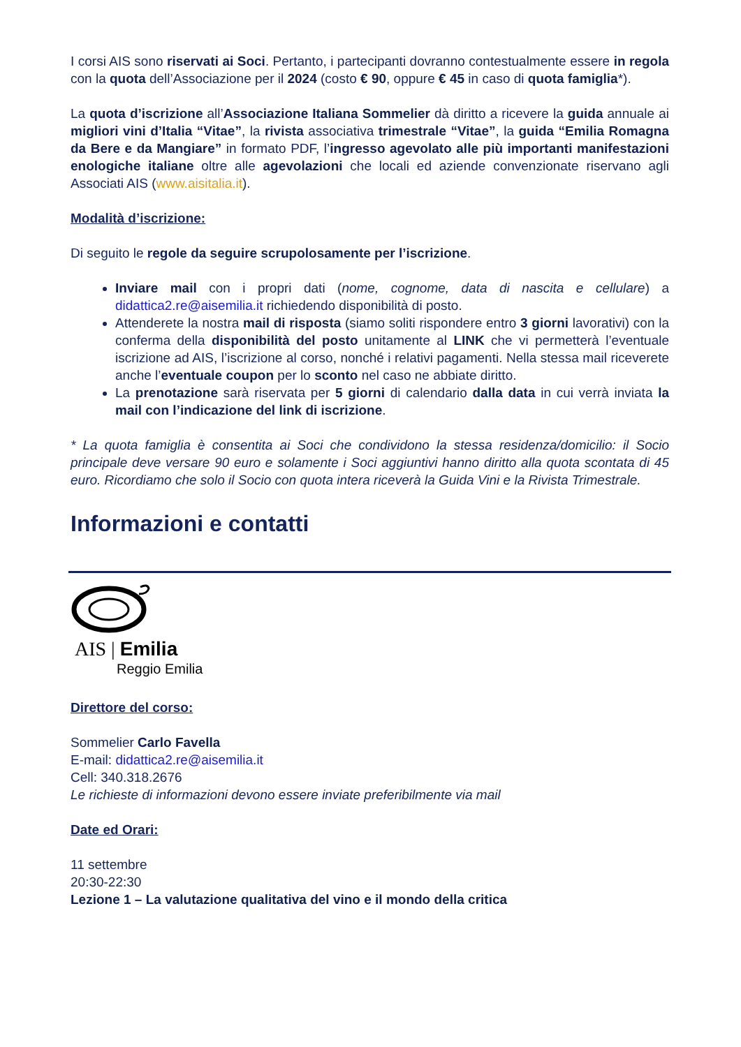I corsi AIS sono riservati ai Soci. Pertanto, i partecipanti dovranno contestualmente essere in regola con la quota dell’Associazione per il 2024 (costo € 90, oppure € 45 in caso di quota famiglia*).
La quota d’iscrizione all’Associazione Italiana Sommelier dà diritto a ricevere la guida annuale ai migliori vini d’Italia “Vitae”, la rivista associativa trimestrale “Vitae”, la guida “Emilia Romagna da Bere e da Mangiare” in formato PDF, l’ingresso agevolato alle più importanti manifestazioni enologiche italiane oltre alle agevolazioni che locali ed aziende convenzionate riservano agli Associati AIS (www.aisitalia.it).
Modalità d’iscrizione:
Di seguito le regole da seguire scrupolosamente per l’iscrizione.
Inviare mail con i propri dati (nome, cognome, data di nascita e cellulare) a didattica2.re@aisemilia.it richiedendo disponibilità di posto.
Attenderete la nostra mail di risposta (siamo soliti rispondere entro 3 giorni lavorativi) con la conferma della disponibilità del posto unitamente al LINK che vi permetterà l’eventuale iscrizione ad AIS, l’iscrizione al corso, nonché i relativi pagamenti. Nella stessa mail riceverete anche l’eventuale coupon per lo sconto nel caso ne abbiate diritto.
La prenotazione sarà riservata per 5 giorni di calendario dalla data in cui verrà inviata la mail con l’indicazione del link di iscrizione.
* La quota famiglia è consentita ai Soci che condividono la stessa residenza/domicilio: il Socio principale deve versare 90 euro e solamente i Soci aggiuntivi hanno diritto alla quota scontata di 45 euro. Ricordiamo che solo il Socio con quota intera riceverà la Guida Vini e la Rivista Trimestrale.
Informazioni e contatti
AIS | Emilia
Reggio Emilia
Direttore del corso:
Sommelier Carlo Favella
E-mail: didattica2.re@aisemilia.it
Cell: 340.318.2676
Le richieste di informazioni devono essere inviate preferibilmente via mail
Date ed Orari:
11 settembre
20:30-22:30
Lezione 1 – La valutazione qualitativa del vino e il mondo della critica